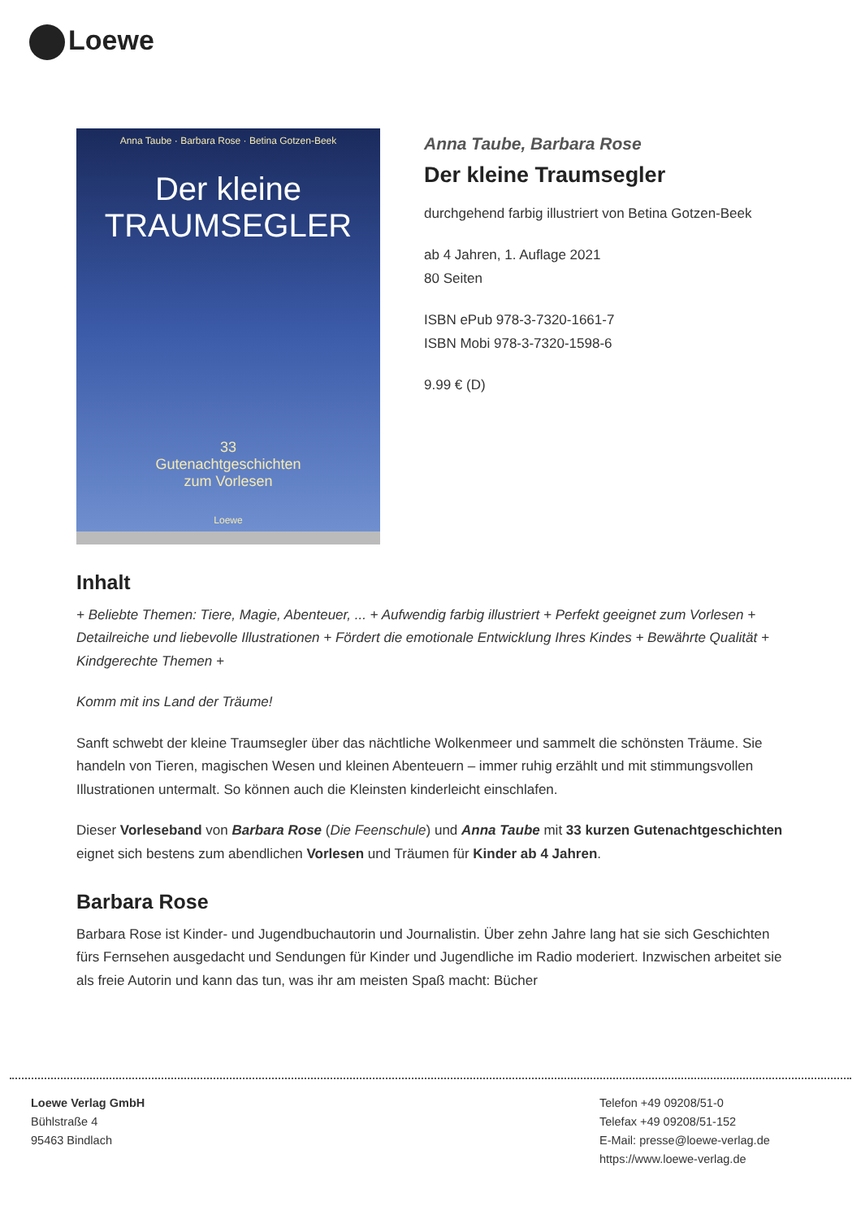Loewe
Anna Taube · Barbara Rose · Betina Gotzen-Beek
Der kleine
TRAUMSEGLER
33
Gutenachtgeschichten
zum Vorlesen
Loewe
Anna Taube, Barbara Rose
Der kleine Traumsegler
durchgehend farbig illustriert von Betina Gotzen-Beek
ab 4 Jahren, 1. Auflage 2021
80 Seiten
ISBN ePub 978-3-7320-1661-7
ISBN Mobi 978-3-7320-1598-6
9.99 € (D)
Inhalt
+ Beliebte Themen: Tiere, Magie, Abenteuer, ... + Aufwendig farbig illustriert + Perfekt geeignet zum Vorlesen + Detailreiche und liebevolle Illustrationen + Fördert die emotionale Entwicklung Ihres Kindes + Bewährte Qualität + Kindgerechte Themen +
Komm mit ins Land der Träume!
Sanft schwebt der kleine Traumsegler über das nächtliche Wolkenmeer und sammelt die schönsten Träume. Sie handeln von Tieren, magischen Wesen und kleinen Abenteuern – immer ruhig erzählt und mit stimmungsvollen Illustrationen untermalt. So können auch die Kleinsten kinderleicht einschlafen.
Dieser Vorleseband von Barbara Rose (Die Feenschule) und Anna Taube mit 33 kurzen Gutenachtgeschichten eignet sich bestens zum abendlichen Vorlesen und Träumen für Kinder ab 4 Jahren.
Barbara Rose
Barbara Rose ist Kinder- und Jugendbuchautorin und Journalistin. Über zehn Jahre lang hat sie sich Geschichten fürs Fernsehen ausgedacht und Sendungen für Kinder und Jugendliche im Radio moderiert. Inzwischen arbeitet sie als freie Autorin und kann das tun, was ihr am meisten Spaß macht: Bücher
Loewe Verlag GmbH
Bühlstraße 4
95463 Bindlach
Telefon +49 09208/51-0
Telefax +49 09208/51-152
E-Mail: presse@loewe-verlag.de
https://www.loewe-verlag.de